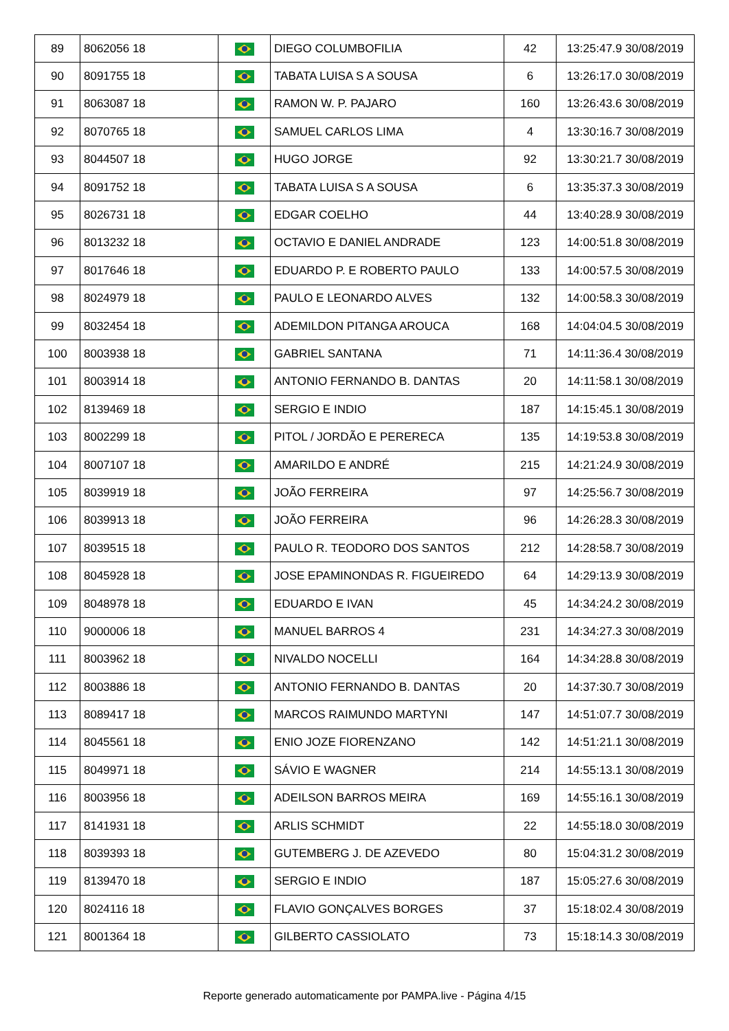| 89 | 8062056 18 | | DIEGO COLUMBOFILIA | 42 | 13:25:47.9 30/08/2019 |
| 90 | 8091755 18 | | TABATA LUISA S A SOUSA | 6 | 13:26:17.0 30/08/2019 |
| 91 | 8063087 18 | | RAMON W. P. PAJARO | 160 | 13:26:43.6 30/08/2019 |
| 92 | 8070765 18 | | SAMUEL CARLOS LIMA | 4 | 13:30:16.7 30/08/2019 |
| 93 | 8044507 18 | | HUGO JORGE | 92 | 13:30:21.7 30/08/2019 |
| 94 | 8091752 18 | | TABATA LUISA S A SOUSA | 6 | 13:35:37.3 30/08/2019 |
| 95 | 8026731 18 | | EDGAR COELHO | 44 | 13:40:28.9 30/08/2019 |
| 96 | 8013232 18 | | OCTAVIO E DANIEL ANDRADE | 123 | 14:00:51.8 30/08/2019 |
| 97 | 8017646 18 | | EDUARDO P. E ROBERTO PAULO | 133 | 14:00:57.5 30/08/2019 |
| 98 | 8024979 18 | | PAULO E LEONARDO ALVES | 132 | 14:00:58.3 30/08/2019 |
| 99 | 8032454 18 | | ADEMILDON PITANGA AROUCA | 168 | 14:04:04.5 30/08/2019 |
| 100 | 8003938 18 | | GABRIEL SANTANA | 71 | 14:11:36.4 30/08/2019 |
| 101 | 8003914 18 | | ANTONIO FERNANDO B. DANTAS | 20 | 14:11:58.1 30/08/2019 |
| 102 | 8139469 18 | | SERGIO E INDIO | 187 | 14:15:45.1 30/08/2019 |
| 103 | 8002299 18 | | PITOL / JORDÃO E PERERECA | 135 | 14:19:53.8 30/08/2019 |
| 104 | 8007107 18 | | AMARILDO E ANDRÉ | 215 | 14:21:24.9 30/08/2019 |
| 105 | 8039919 18 | | JOÃO FERREIRA | 97 | 14:25:56.7 30/08/2019 |
| 106 | 8039913 18 | | JOÃO FERREIRA | 96 | 14:26:28.3 30/08/2019 |
| 107 | 8039515 18 | | PAULO R. TEODORO DOS SANTOS | 212 | 14:28:58.7 30/08/2019 |
| 108 | 8045928 18 | | JOSE EPAMINONDAS R. FIGUEIREDO | 64 | 14:29:13.9 30/08/2019 |
| 109 | 8048978 18 | | EDUARDO E IVAN | 45 | 14:34:24.2 30/08/2019 |
| 110 | 9000006 18 | | MANUEL BARROS 4 | 231 | 14:34:27.3 30/08/2019 |
| 111 | 8003962 18 | | NIVALDO NOCELLI | 164 | 14:34:28.8 30/08/2019 |
| 112 | 8003886 18 | | ANTONIO FERNANDO B. DANTAS | 20 | 14:37:30.7 30/08/2019 |
| 113 | 8089417 18 | | MARCOS RAIMUNDO MARTYNI | 147 | 14:51:07.7 30/08/2019 |
| 114 | 8045561 18 | | ENIO JOZE FIORENZANO | 142 | 14:51:21.1 30/08/2019 |
| 115 | 8049971 18 | | SÁVIO E WAGNER | 214 | 14:55:13.1 30/08/2019 |
| 116 | 8003956 18 | | ADEILSON BARROS MEIRA | 169 | 14:55:16.1 30/08/2019 |
| 117 | 8141931 18 | | ARLIS SCHMIDT | 22 | 14:55:18.0 30/08/2019 |
| 118 | 8039393 18 | | GUTEMBERG J. DE AZEVEDO | 80 | 15:04:31.2 30/08/2019 |
| 119 | 8139470 18 | | SERGIO E INDIO | 187 | 15:05:27.6 30/08/2019 |
| 120 | 8024116 18 | | FLAVIO GONÇALVES BORGES | 37 | 15:18:02.4 30/08/2019 |
| 121 | 8001364 18 | | GILBERTO CASSIOLATO | 73 | 15:18:14.3 30/08/2019 |
Reporte generado automaticamente por PAMPA.live - Página 4/15